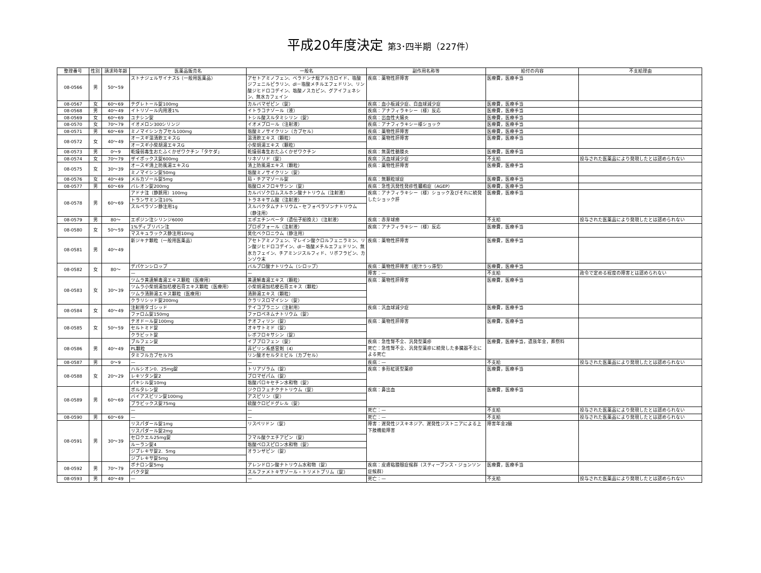平成20年度決定 第3･四半期（227件）
| 整理番号 | 性別 | 請求時年齢 | 医薬品販売名 | 一般名 | 副作用名称等 | 給付の内容 | 不支給理由 |
| --- | --- | --- | --- | --- | --- | --- | --- |
| 08-0566 | 男 | 50～59 | ストナジェルサイナスS（一般用医薬品） | アセトアミノフェン、ベラドンナ総アルカロイド、塩酸ジフェニルピラリン、dl－塩酸メチルエフェドリン、リン酸ジヒドロコデイン、塩酸ノスカピン、グアイフェネシン、無水カフェイン | 疾病：薬物性肝障害 | 医療費，医療手当 | |
| 08-0567 | 女 | 60～69 | テグレトール錠100mg | カルバマゼピン（錠） | 疾病：血小板減少症、白血球減少症 | 医療費，医療手当 | |
| 08-0568 | 男 | 40～49 | イトリゾール内用液1% | イトラコナゾール（液） | 疾病：アナフィラキシー（様）反応 | 医療費，医療手当 | |
| 08-0569 | 女 | 60～69 | ユナシン錠 | トシル酸スルタミシリン（錠） | 疾病：出血性大腸炎 | 医療費，医療手当 | |
| 08-0570 | 女 | 70～79 | イオメロン300シリンジ | イオメプロール（注射液） | 疾病：アナフィラキシー様ショック | 医療費，医療手当 | |
| 08-0571 | 男 | 60～69 | ミノマイシンカプセル100mg | 塩酸ミノサイクリン（カプセル） | 疾病：薬物性肝障害 | 医療費，医療手当 | |
| 08-0572 | 女 | 40～49 | オースギ温清飲エキスG | 温清飲エキス（顆粒） | 疾病：薬物性肝障害 | 医療費，医療手当 | |
| | | | オースギ小柴胡湯エキスG | 小柴胡湯エキス（顆粒） | | | |
| 08-0573 | 男 | 0～9 | 乾燥弱毒生おたふくかぜワクチン「タケダ」 | 乾燥弱毒生おたふくかぜワクチン | 疾病：無菌性髄膜炎 | 医療費，医療手当 | |
| 08-0574 | 女 | 70～79 | ザイボックス錠600mg | リネゾリド（錠） | 疾病：汎血球減少症 | 不支給 | 投与された医薬品により発現したとは認められない |
| 08-0575 | 女 | 30～39 | オースギ清上防風湯エキスG | 清上防風湯エキス（顆粒） | 疾病：薬物性肝障害 | 医療費，医療手当 | |
| | | | ミノマイシン錠50mg | 塩酸ミノサイクリン（錠） | | | |
| 08-0576 | 女 | 40～49 | メルカゾール錠5mg | 局・チアマゾール錠 | 疾病：無顆粒球症 | 医療費，医療手当 | |
| 08-0577 | 男 | 60～69 | バレオン錠200mg | 塩酸ロメフロキサシン（錠） | 疾病：急性汎発性発疹性膿疱症（AGEP） | 医療費，医療手当 | |
| 08-0578 | 男 | 60～69 | アドナ注（静脈用）100mg | カルバゾクロムスルホン酸ナトリウム（注射液） | 疾病：アナフィラキシー（様）ショック及びそれに続発したショック肝 | 医療費，医療手当 | |
| | | | トランサミン注10% | トラネキサム酸（注射液） | | | |
| | | | スルペラゾン静注用1g | スルバクタムナトリウム・セフォペラゾンナトリウム（静注用） | | | |
| 08-0579 | 男 | 80～ | エポジン注シリンジ6000 | エポエチンベータ（遺伝子組換え）（注射液） | 疾病：赤芽球癆 | 不支給 | 投与された医薬品により発現したとは認められない |
| 08-0580 | 女 | 50～59 | 1%ディプリバン注 | プロポフォール（注射液） | 疾病：アナフィラキシー（様）反応 | 医療費，医療手当 | |
| | | | マスキュラックス静注用10mg | 臭化ベクロニウム（静注用） | | | |
| 08-0581 | 男 | 40～49 | 新ジキナ顆粒（一般用医薬品） | アセトアミノフェン、マレイン酸クロルフェニラミン、リン酸ジヒドロコデイン、dl－塩酸メチルエフェドリン、無水カフェイン、チアミンジスルフィド、リボフラビン、カンゾウ末 | 疾病：薬物性肝障害 | 医療費，医療手当 | |
| 08-0582 | 女 | 80～ | デパケンシロップ | バルプロ酸ナトリウム（シロップ） | 疾病：薬物性肝障害（胆汁うっ滞型） | 医療費，医療手当 | |
| | | | — | — | 障害：— | 不支給 | 政令で定める程度の障害とは認められない |
| 08-0583 | 女 | 30～39 | ツムラ黄連解毒湯エキス顆粒（医療用） | 黄連解毒湯エキス（顆粒） | 疾病：薬物性肝障害 | 医療費，医療手当 | |
| | | | ツムラ小柴胡湯加桔梗石膏エキス顆粒（医療用） | 小柴胡湯加桔梗石膏エキス（顆粒） | | | |
| | | | ツムラ清肺湯エキス顆粒（医療用） | 清肺湯エキス（顆粒） | | | |
| | | | クラリシッド錠200mg | クラリスロマイシン（錠） | | | |
| 08-0584 | 女 | 40～49 | 注射用タゴシッド | テイコプラニン（注射用） | 疾病：汎血球減少症 | 医療費，医療手当 | |
| | | | ファロム錠150mg | ファロペネムナトリウム（錠） | | | |
| 08-0585 | 女 | 50～59 | テオドール錠100mg | テオフィリン（錠） | 疾病：薬物性肝障害 | 医療費，医療手当 | |
| | | | セルトミド錠 | オキサトミド（錠） | | | |
| | | | クラビット錠 | レボフロキサシン（錠） | | | |
| 08-0586 | 男 | 40～49 | ブルフェン錠 | イブプロフェン（錠） | 疾病：急性腎不全、汎発型薬疹 死亡：急性腎不全、汎発型薬疹に続発した多臓器不全による死亡 | 医療費，医療手当，遺族年金，葬祭料 | |
| | | | PL顆粒 | 非ピリン系感冒剤（4） | | | |
| | | | タミフルカプセル75 | リン酸オセルタミビル（カプセル） | | | |
| 08-0587 | 男 | 0～9 | — | — | 疾病：— | 不支給 | 投与された医薬品により発現したとは認められない |
| 08-0588 | 女 | 20～29 | ハルシオン0．25mg錠 | トリアゾラム（錠） | 疾病：多形紅斑型薬疹 | 医療費，医療手当 | |
| | | | レキソタン錠2 | ブロマゼパム（錠） | | | |
| | | | パキシル錠10mg | 塩酸パロキセチン水和物（錠） | | | |
| 08-0589 | 男 | 60～69 | ボルタレン錠 | ジクロフェナクナトリウム（錠） | 疾病：鼻出血 | 医療費，医療手当 | |
| | | | バイアスピリン錠100mg | アスピリン（錠） | | | |
| | | | プラビックス錠75mg | 硫酸クロピドグレル（錠） | | | |
| | | | — | — | 死亡：— | 不支給 | 投与された医薬品により発現したとは認められない |
| 08-0590 | 男 | 60～69 | — | — | 死亡：— | 不支給 | 投与された医薬品により発現したとは認められない |
| 08-0591 | 男 | 30～39 | リスパダール錠1mg | リスペリドン（錠） | 障害：遅発性ジスキネジア、遅発性ジストニアによる上下肢機能障害 | 障害年金2級 | |
| | | | リスパダール錠2mg | | | | |
| | | | セロクエル25mg錠 | フマル酸クエチアピン（錠） | | | |
| | | | ルーラン錠4 | 塩酸ペロスピロン水和物（錠） | | | |
| | | | ジプレキサ錠2．5mg | オランザピン（錠） | | | |
| | | | ジプレキサ錠5mg | | | | |
| 08-0592 | 男 | 70～79 | ボナロン錠5mg | アレンドロン酸ナトリウム水和物（錠） | 疾病：皮膚粘膜眼症候群（スティーブンス・ジョンソン症候群） | 医療費，医療手当 | |
| | | | バクタ錠 | スルファメトキサゾール・トリメトプリム（錠） | | | |
| 08-0593 | 男 | 40～49 | — | — | 死亡：— | 不支給 | 投与された医薬品により発現したとは認められない |